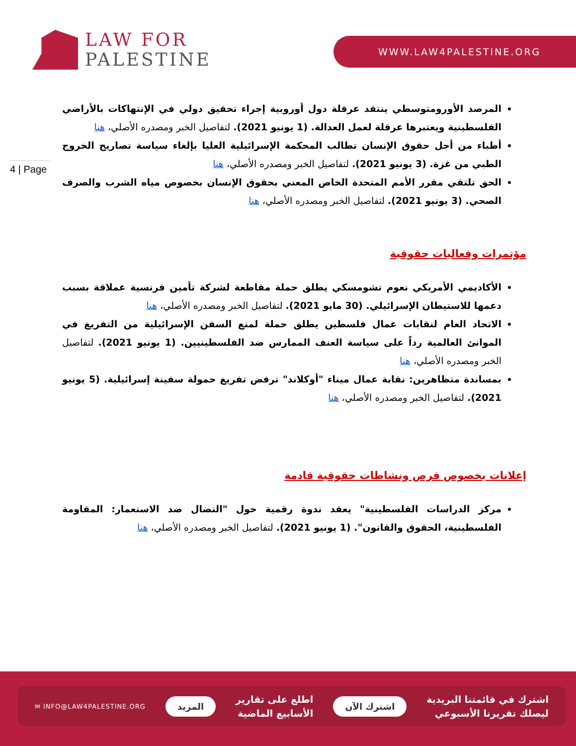LAW FOR
PALESTINE
WWW.LAW4PALESTINE.ORG
4 | Page
المرصد الأورومتوسطي ينتقد عرقلة دول أوروبية إجراء تحقيق دولي في الإنتهاكات بالأراضي الفلسطينية ويعتبرها عرقلة لعمل العدالة. (1 يونيو 2021). لتفاصيل الخبر ومصدره الأصلي، هنا
أطباء من أجل حقوق الإنسان تطالب المحكمة الإسرائيلية العليا بإلغاء سياسة تصاريح الخروج الطبي من غزة. (3 يونيو 2021). لتفاصيل الخبر ومصدره الأصلي، هنا
الحق تلتقي مقرر الأمم المتحدة الخاص المعني بحقوق الإنسان بخصوص مياه الشرب والصرف الصحي. (3 يونيو 2021). لتفاصيل الخبر ومصدره الأصلي، هنا
مؤتمرات وفعاليات حقوقية
الأكاديمي الأمريكي نعوم تشومسكي يطلق حملة مقاطعة لشركة تأمين فرنسية عملاقة بسبب دعمها للاستيطان الإسرائيلي. (30 مايو 2021). لتفاصيل الخبر ومصدره الأصلي، هنا
الاتحاد العام لنقابات عمال فلسطين يطلق حملة لمنع السفن الإسرائيلية من التفريغ في الموانئ العالمية رداً على سياسة العنف الممارس ضد الفلسطينيين. (1 يونيو 2021). لتفاصيل الخبر ومصدره الأصلي، هنا
بمساندة متظاهرين: نقابة عمال ميناء "أوكلاند" ترفض تفريغ حمولة سفينة إسرائيلية. (5 يونيو 2021). لتفاصيل الخبر ومصدره الأصلي، هنا
إعلانات بخصوص فرص ونشاطات حقوقية قادمة
مركز الدراسات الفلسطينية" يعقد ندوة رقمية حول "النضال ضد الاستعمار: المقاومة الفلسطينية، الحقوق والقانون". (1 يونيو 2021). لتفاصيل الخبر ومصدره الأصلي، هنا
اشترك في قائمتنا البريدية
ليصلك تقريرنا الأسبوعي
اشترك الآن
اطلع على تقارير
الأسابيع الماضية
المزيد
✉ INFO@LAW4PALESTINE.ORG